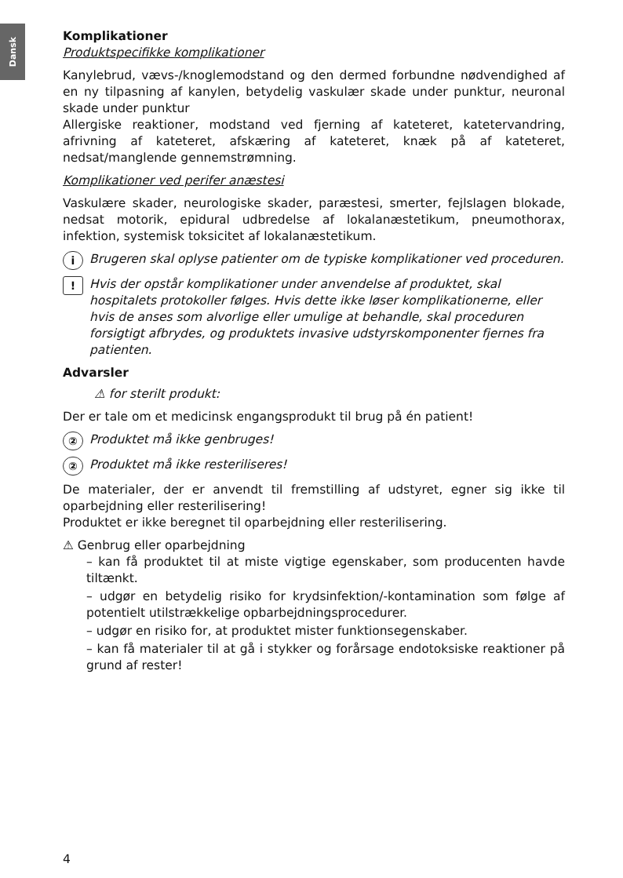Dansk
Komplikationer
Produktspecifikke komplikationer
Kanylebrud, vævs-/knoglemodstand og den dermed forbundne nødvendighed af en ny tilpasning af kanylen, betydelig vaskulær skade under punktur, neuronal skade under punktur
Allergiske reaktioner, modstand ved fjerning af kateteret, katetervandring, afrivning af kateteret, afskæring af kateteret, knæk på af kateteret, nedsat/manglende gennemstrømning.
Komplikationer ved perifer anæstesi
Vaskulære skader, neurologiske skader, paræstesi, smerter, fejlslagen blokade, nedsat motorik, epidural udbredelse af lokalanæstetikum, pneumothorax, infektion, systemisk toksicitet af lokalanæstetikum.
i
Brugeren skal oplyse patienter om de typiske komplikationer ved proceduren.
!
Hvis der opstår komplikationer under anvendelse af produktet, skal hospitalets protokoller følges. Hvis dette ikke løser komplikationerne, eller hvis de anses som alvorlige eller umulige at behandle, skal proceduren forsigtigt afbrydes, og produktets invasive udstyrskomponenter fjernes fra patienten.
Advarsler
⚠ for sterilt produkt:
Der er tale om et medicinsk engangsprodukt til brug på én patient!
②
Produktet må ikke genbruges!
②
Produktet må ikke resteriliseres!
De materialer, der er anvendt til fremstilling af udstyret, egner sig ikke til oparbejdning eller resterilisering!
Produktet er ikke beregnet til oparbejdning eller resterilisering.
⚠ Genbrug eller oparbejdning
– kan få produktet til at miste vigtige egenskaber, som producenten havde tiltænkt.
– udgør en betydelig risiko for krydsinfektion/-kontamination som følge af potentielt utilstrækkelige opbarbejdningsprocedurer.
– udgør en risiko for, at produktet mister funktionsegenskaber.
– kan få materialer til at gå i stykker og forårsage endotoksiske reaktioner på grund af rester!
4